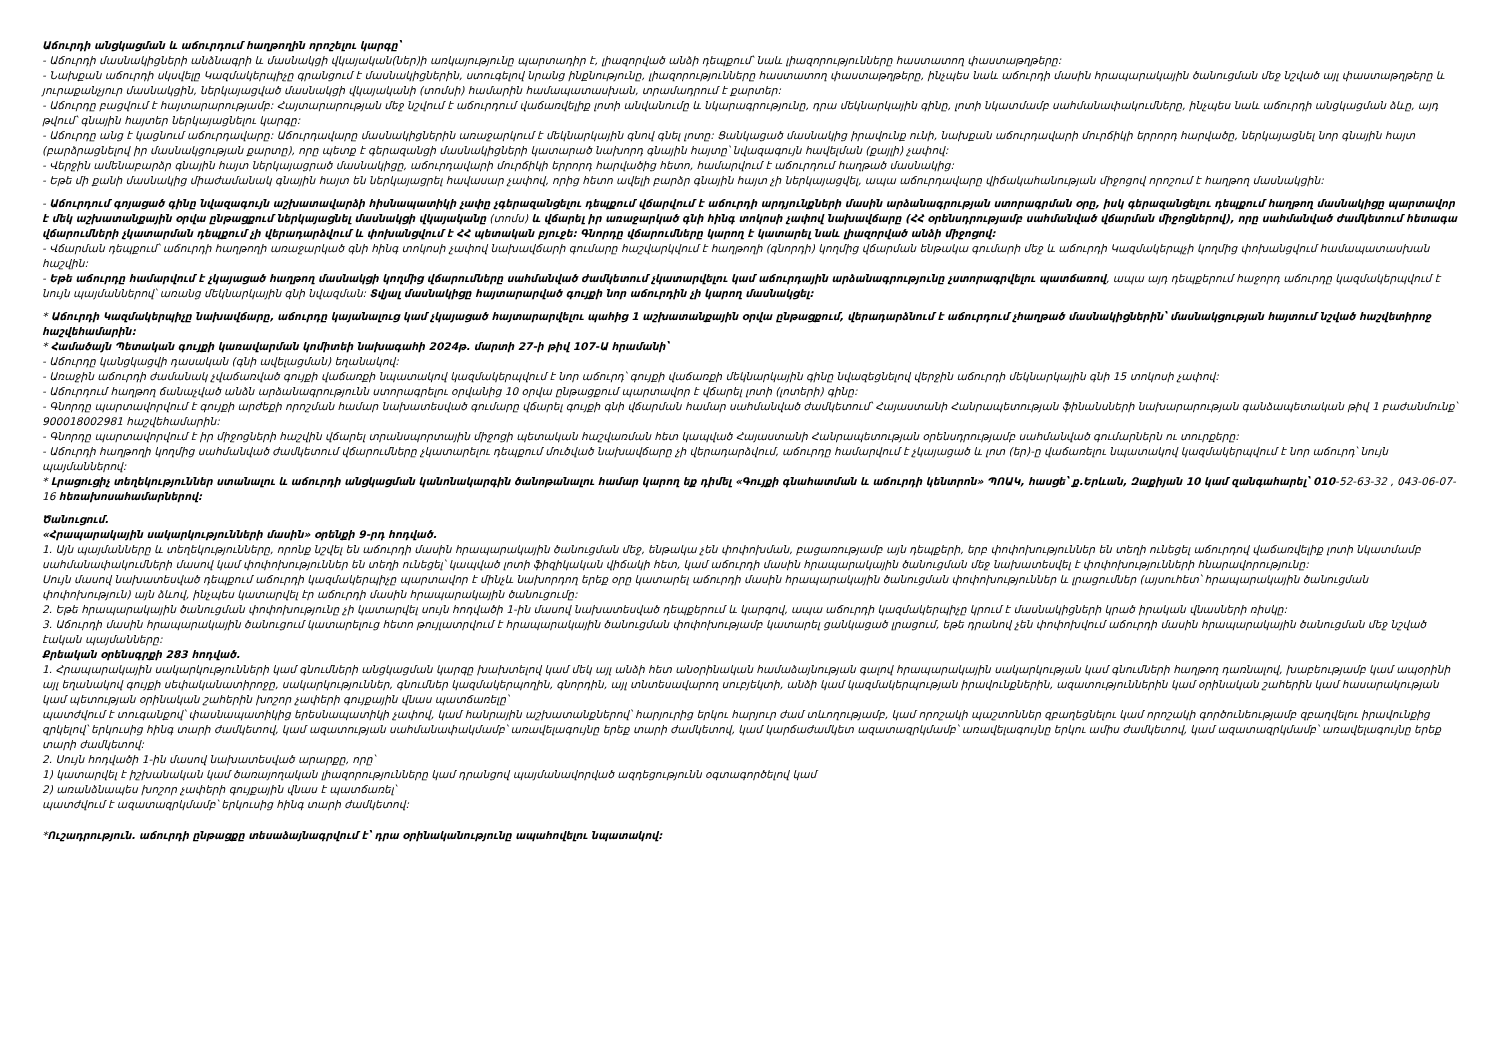Աճուրդի անցկացման և աճուրդում հաղթողին որոշելու կարգը՝
- Աճուրդի մասնակիցների անձնագրի և մասնակցի վկայական(ներ)ի առկայությունը պարտադիր է, լիազորված անձի դեպքում՝ նաև լիազորությունները հաստատող փաստաթղթերը:
- Նախքան աճուրդի սկսվելը Կազմակերպիչը գրանցում է մասնակիցներին, ստուգելով նրանց ինքնությունը, լիազորությունները հաստատող փաստաթղթերը, ինչպես նաև աճուրդի մասին հրապարակային ծանուցման մեջ նշված այլ փաստաթղթերը և յուրաքանչյուր մասնակցին, ներկայացված մասնակցի վկայականի (տոմսի) համարին համապատասխան, տրամադրում է քարտեր:
- Աճուրդը բացվում է հայտարարությամբ: Հայտարարության մեջ նշվում է աճուրդում վաճառվելիք լոտի անվանումը և նկարագրությունը, դրա մեկնարկային գինը, լոտի նկատմամբ սահմանափակումները, ինչպես նաև աճուրդի անցկացման ձևը, այդ թվում՝ գնային հայտեր ներկայացնելու կարգը:
- Աճուրդը անց է կացնում աճուրդավարը: Աճուրդավարը մասնակիցներին առաջարկում է մեկնարկային գնով գնել լոտը: Ցանկացած մասնակից իրավունք ունի, նախքան աճուրդավարի մուրճիկի երրորդ հարվածը, ներկայացնել նոր գնային հայտ (բարձրացնելով իր մասնակցության քարտը), որը պետք է գերազանցի մասնակիցների կատարած նախորդ գնային հայտը՝ նվազագույն հավելման (քայլի) չափով:
- Վերջին ամենաբարձր գնային հայտ ներկայացրած մասնակիցը, աճուրդավարի մուրճիկի երրորդ հարվածից հետո, համարվում է աճուրդում հաղթած մասնակից:
- Եթե մի քանի մասնակից միաժամանակ գնային հայտ են ներկայացրել հավասար չափով, որից հետո ավելի բարձր գնային հայտ չի ներկայացվել, ապա աճուրդավարը վիճակահանության միջոցով որոշում է հաղթող մասնակցին:
- Աճուրդում գոյացած գինը նվազագույն աշխատավարձի հիսնապատիկի չափը չգերազանցելու դեպքում վճարվում է աճուրդի արդյունքների մասին արձանագրության ստորագրման օրը, իսկ գերազանցելու դեպքում հաղթող մասնակիցը պարտավոր է մեկ աշխատանքային օրվա ընթացքում ներկայացնել մասնակցի վկայականը (տոմս) և վճարել իր առաջարկած գնի հինգ տոկոսի չափով նախավճարը (ՀՀ օրենսդրությամբ սահմանված վճարման միջոցներով), որը սահմանված ժամկետում հետագա վճարումների չկատարման դեպքում չի վերադարձվում և փոխանցվում է ՀՀ պետական բյուջե: Գնորդը վճարումները կարող է կատարել նաև լիազորված անձի միջոցով:
- Վճարման դեպքում՝ աճուրդի հաղթողի առաջարկած գնի հինգ տոկոսի չափով նախավճարի գումարը հաշվարկվում է հաղթողի (գնորդի) կողմից վճարման ենթակա գումարի մեջ և աճուրդի Կազմակերպչի կողմից փոխանցվում համապատասխան հաշվին:
- Եթե աճուրդը համարվում է չկայացած հաղթող մասնակցի կողմից վճարումները սահմանված ժամկետում չկատարվելու կամ աճուրդային արձանագրությունը չստորագրվելու պատճառով, ապա այդ դեպքերում հաջորդ աճուրդը կազմակերպվում է նույն պայմաններով՝ առանց մեկնարկային գնի նվազման: Տվյալ մասնակիցը հայտարարված գույքի նոր աճուրդին չի կարող մասնակցել:
* Աճուրդի Կազմակերպիչը նախավճարը, աճուրդը կայանալուց կամ չկայացած հայտարարվելու պահից 1 աշխատանքային օրվա ընթացքում, վերադարձնում է աճուրդում չհաղթած մասնակիցներին՝ մասնակցության հայտում նշված հաշվետիրոջ հաշվեհամարին:
* Համածայն Պետական գույքի կառավարման կոմիտեի նախագահի 2024թ. մարտի 27-ի թիվ 107-Ա հրամանի՝
- Աճուրդը կանցկացվի դասական (գնի ավելացման) եղանակով:
- Առաջին աճուրդի ժամանակ չվաճառված գույքի վաճառքի նպատակով կազմակերպվում է նոր աճուրդ՝ գույքի վաճառքի մեկնարկային գինը նվազեցնելով վերջին աճուրդի մեկնարկային գնի 15 տոկոսի չափով:
- Աճուրդում հաղթող ճանաչված անձն արձանագրությունն ստորագրելու օրվանից 10 օրվա ընթացքում պարտավոր է վճարել լոտի (լոտերի) գինը:
- Գնորդը պարտավորվում է գույքի արժեքի որոշման համար նախատեսված գումարը վճարել գույքի գնի վճարման համար սահմանված ժամկետում՝ Հայաստանի Հանրապետության ֆինանսների նախարարության գանձապետական թիվ 1 բաժանմունք՝ 900018002981 հաշվեհամարին:
- Գնորդը պարտավորվում է իր միջոցների հաշվին վճարել տրանսպորտային միջոցի պետական հաշվառման հետ կապված Հայաստանի Հանրապետության օրենսդրությամբ սահմանված գումարներն ու տուրքերը:
- Աճուրդի հաղթողի կողմից սահմանված ժամկետում վճարումները չկատարելու դեպքում մուծված նախավճարը չի վերադարձվում, աճուրդը համարվում է չկայացած և լոտ (եր)-ը վաճառելու նպատակով կազմակերպվում է նոր աճուրդ՝ նույն պայմաններով:
* Լրացուցիչ տեղեկություններ ստանալու և աճուրդի անցկացման կանոնակարգին ծանոթանալու համար կարող եք դիմել «Գույքի գնահատման և աճուրդի կենտրոն» ՊՈԱԿ, հասցե՝ ք.Երևան, Զաքիյան 10 կամ զանգահարել՝ 010-52-63-32 , 043-06-07-16 հեռախոսահամարներով:
Ծանուցում.
«Հրապարակային սակարկությունների մասին» օրենքի 9-րդ հոդված.
1. Այն պայմանները և տեղեկությունները, որոնք նշվել են աճուրդի մասին հրապարակային ծանուցման մեջ, ենթակա չեն փոփոխման, բացառությամբ այն դեպքերի, երբ փոփոխություններ են տեղի ունեցել աճուրդով վաճառվելիք լոտի նկատմամբ սահմանափակումների մասով կամ փոփոխություններ են տեղի ունեցել՝ կապված լոտի ֆիզիկական վիճակի հետ, կամ աճուրդի մասին հրապարակային ծանուցման մեջ նախատեսվել է փոփոխությունների հնարավորությունը:
Սույն մասով նախատեսված դեպքում աճուրդի կազմակերպիչը պարտավոր է մինչև նախորդող երեք օրը կատարել աճուրդի մասին հրապարակային ծանուցման փոփոխություններ և լրացումներ (այսուհետ՝ հրապարակային ծանուցման փոփոխություն) այն ձևով, ինչպես կատարվել էր աճուրդի մասին հրապարակային ծանուցումը:
2. Եթե հրապարակային ծանուցման փոփոխությունը չի կատարվել սույն հոդվածի 1-ին մասով նախատեսված դեպքերում և կարգով, ապա աճուրդի կազմակերպիչը կրում է մասնակիցների կրած իրական վնասների ռիսկը:
3. Աճուրդի մասին հրապարակային ծանուցում կատարելուց հետո թույլատրվում է հրապարակային ծանուցման փոփոխությամբ կատարել ցանկացած լրացում, եթե դրանով չեն փոփոխվում աճուրդի մասին հրապարակային ծանուցման մեջ նշված էական պայմանները:
Քրեական օրենսգրքի 283 հոդված.
1. Հրապարակային սակարկությունների կամ գնումների անցկացման կարգը խախտելով կամ մեկ այլ անձի հետ անօրինական համաձայնության գալով հրապարակային սակարկության կամ գնումների հաղթող դառնալով, խաբեությամբ կամ ապօրինի այլ եղանակով գույքի սեփականատիրոջը, սակարկություններ, գնումներ կազմակերպողին, գնորդին, այլ տնտեսավարող սուբյեկտի, անձի կամ կազմակերպության իրավունքներին, ազատություններին կամ օրինական շահերին կամ հասարակության կամ պետության օրինական շահերին խոշոր չափերի գույքային վնաս պատճառելը՝
պատժվում է տուգանքով՝ փասնապատիկից երեսնապատիկի չափով, կամ հանրային աշխատանքներով՝ հարյուրից երկու հարյուր ժամ տևողությամբ, կամ որոշակի պաշտոններ զբաղեցնելու կամ որոշակի գործունեությամբ զբաղվելու իրավունքից զրկելով՝ երկուսից հինգ տարի ժամկետով, կամ ազատության սահմանափակմամբ՝ առավելագույնը երեք տարի ժամկետով, կամ կարճաժամկետ ազատազրկմամբ՝ առավելագույնը երկու ամիս ժամկետով, կամ ազատազրկմամբ՝ առավելագույնը երեք տարի ժամկետով:
2. Սույն հոդվածի 1-ին մասով նախատեսված արարքը, որը՝
1) կատարվել է իշխանական կամ ծառայողական լիազորությունները կամ դրանցով պայմանավորված ազդեցությունն օգտագործելով կամ
2) առանձնապես խոշոր չափերի գույքային վնաս է պատճառել՝
պատժվում է ազատազրկմամբ՝ երկուսից հինգ տարի ժամկետով:
*Ուշադրություն. աճուրդի ընթացքը տեսաձայնագրվում է՝ դրա օրինականությունը ապահովելու նպատակով: